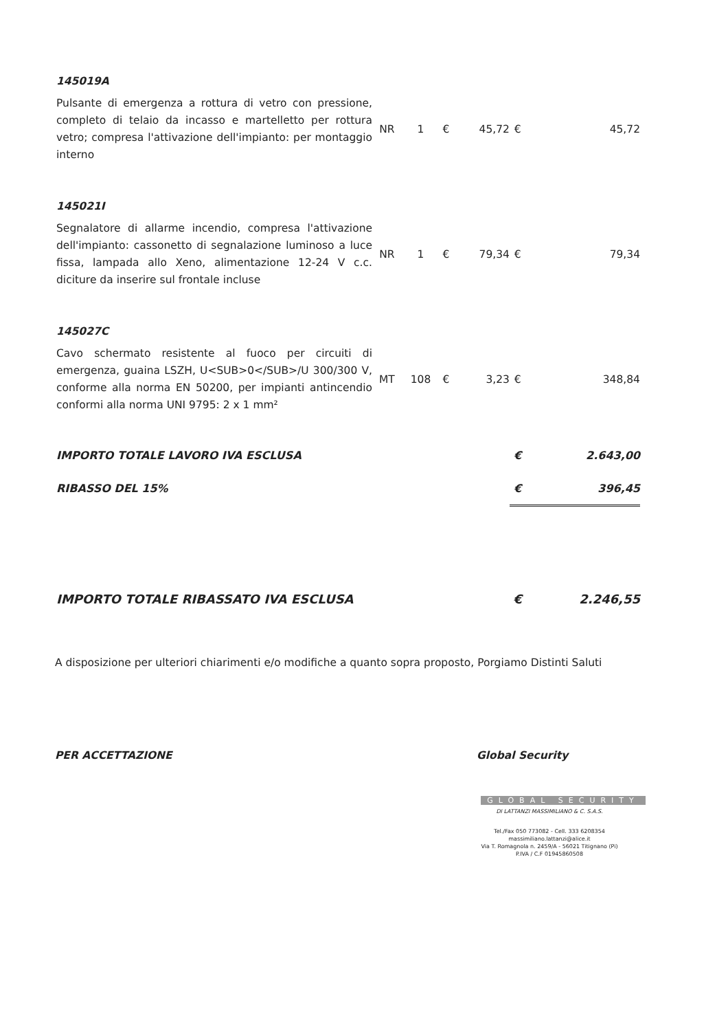| 145019A | | | | | | |
| Pulsante di emergenza a rottura di vetro con pressione, completo di telaio da incasso e martelletto per rottura vetro; compresa l'attivazione dell'impianto: per montaggio interno | NR | 1 | € | 45,72 | € | 45,72 |
| 145021I | | | | | | |
| Segnalatore di allarme incendio, compresa l'attivazione dell'impianto: cassonetto di segnalazione luminoso a luce fissa, lampada allo Xeno, alimentazione 12-24 V c.c. diciture da inserire sul frontale incluse | NR | 1 | € | 79,34 | € | 79,34 |
| 145027C | | | | | | |
| Cavo schermato resistente al fuoco per circuiti di emergenza, guaina LSZH, U<SUB>0</SUB>/U 300/300 V, conforme alla norma EN 50200, per impianti antincendio conformi alla norma UNI 9795: 2 x 1 mm² | MT | 108 | € | 3,23 | € | 348,84 |
| IMPORTO TOTALE LAVORO IVA ESCLUSA | | | | | € | 2.643,00 |
| RIBASSO DEL 15% | | | | | € | 396,45 |
| IMPORTO TOTALE RIBASSATO IVA ESCLUSA | | | | | € | 2.246,55 |
A disposizione per ulteriori chiarimenti e/o modifiche a quanto sopra proposto, Porgiamo Distinti Saluti
PER ACCETTAZIONE
Global Security
GLOBAL SECURITY
DI LATTANZI MASSIMILIANO & C. S.A.S.
Tel./Fax 050 773082 - Cell. 333 6208354
massimiliano.lattanzi@alice.it
Via T. Romagnola n. 2459/A - 56021 Titignano (Pi)
P.IVA / C.F 01945860508